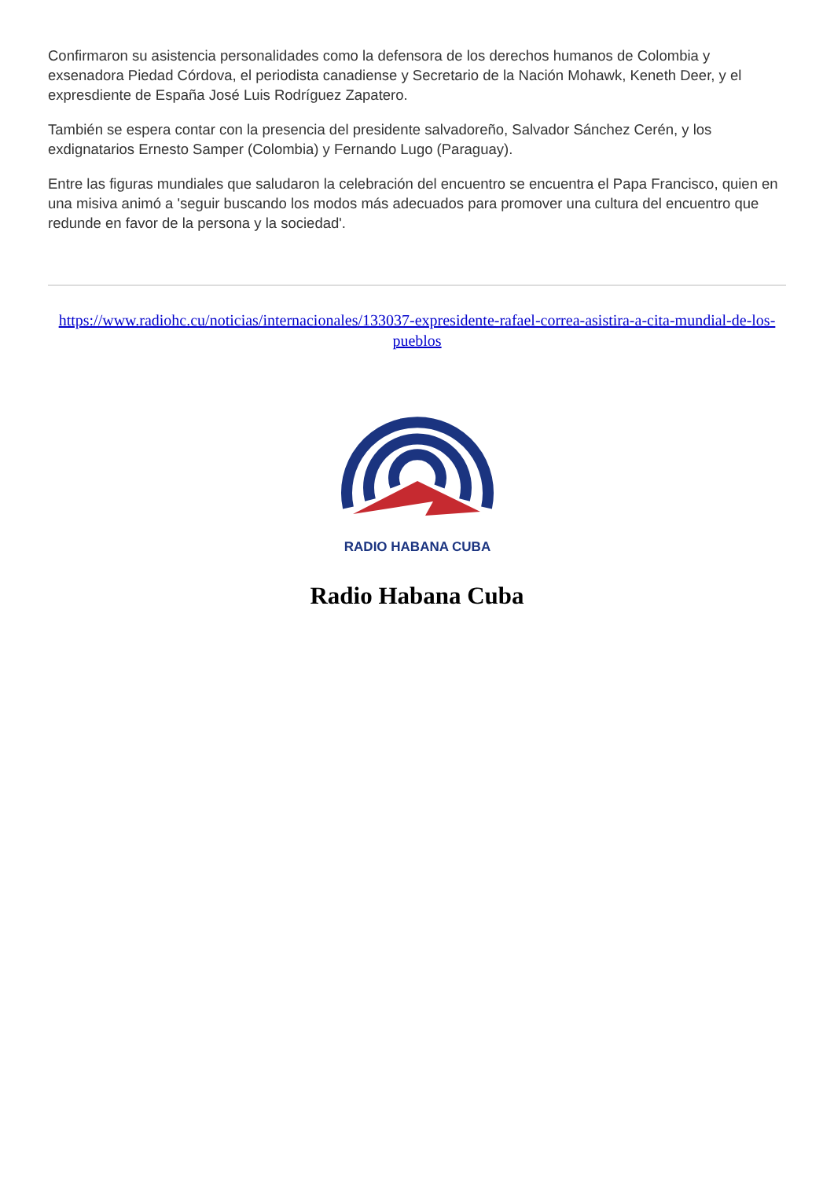Confirmaron su asistencia personalidades como la defensora de los derechos humanos de Colombia y exsenadora Piedad Córdova, el periodista canadiense y Secretario de la Nación Mohawk, Keneth Deer, y el expresdiente de España José Luis Rodríguez Zapatero.
También se espera contar con la presencia del presidente salvadoreño, Salvador Sánchez Cerén, y los exdignatarios Ernesto Samper (Colombia) y Fernando Lugo (Paraguay).
Entre las figuras mundiales que saludaron la celebración del encuentro se encuentra el Papa Francisco, quien en una misiva animó a 'seguir buscando los modos más adecuados para promover una cultura del encuentro que redunde en favor de la persona y la sociedad'.
https://www.radiohc.cu/noticias/internacionales/133037-expresidente-rafael-correa-asistira-a-cita-mundial-de-los-pueblos
RADIO HABANA CUBA
Radio Habana Cuba